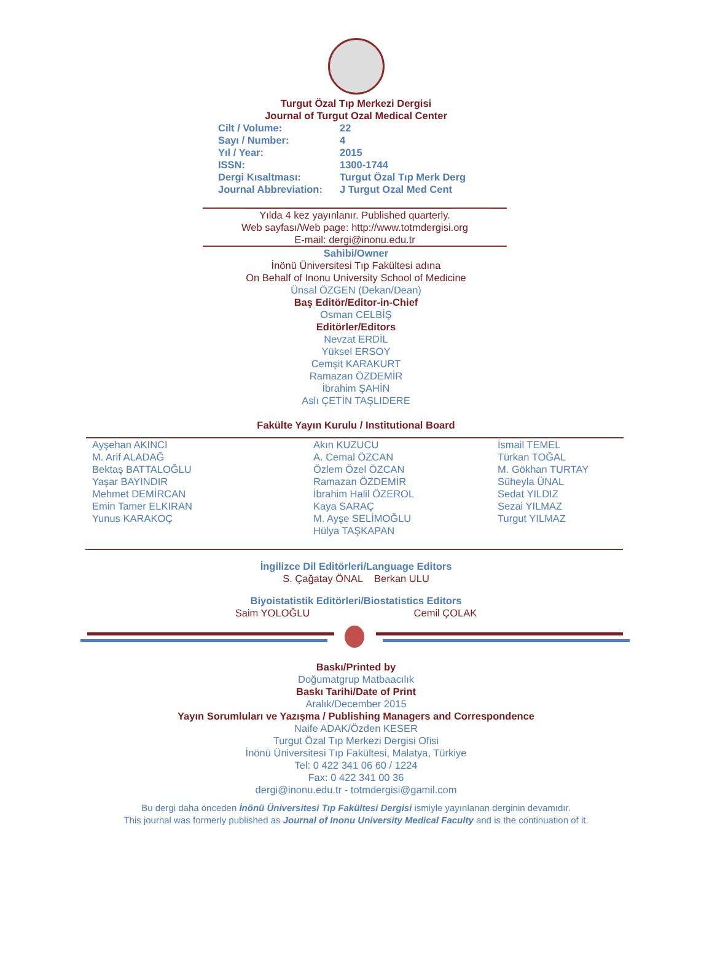Turgut Özal Tıp Merkezi Dergisi
Journal of Turgut Ozal Medical Center
Cilt / Volume: 22
Sayı / Number: 4
Yıl / Year: 2015
ISSN: 1300-1744
Dergi Kısaltması: Turgut Özal Tıp Merk Derg
Journal Abbreviation: J Turgut Ozal Med Cent
Yılda 4 kez yayınlanır. Published quarterly.
Web sayfası/Web page: http://www.totmdergisi.org
E-mail: dergi@inonu.edu.tr
Sahibi/Owner
İnönü Üniversitesi Tıp Fakültesi adına
On Behalf of Inonu University School of Medicine
Ünsal ÖZGEN (Dekan/Dean)
Baş Editör/Editor-in-Chief
Osman CELBİŞ
Editörler/Editors
Nevzat ERDİL
Yüksel ERSOY
Cemşit KARAKURT
Ramazan ÖZDEMİR
İbrahim ŞAHİN
Aslı ÇETİN TAŞLIDERE
Fakülte Yayın Kurulu / Institutional Board
Ayşehan AKINCI
M. Arif ALADAĞ
Bektaş BATTALOĞLU
Yaşar BAYINDIR
Mehmet DEMİRCAN
Emin Tamer ELKIRAN
Yunus KARAKOÇ
Akın KUZUCU
A. Cemal ÖZCAN
Özlem Özel ÖZCAN
Ramazan ÖZDEMİR
İbrahim Halil ÖZEROL
Kaya SARAÇ
M. Ayşe SELİMOĞLU
Hülya TAŞKAPAN
İsmail TEMEL
Türkan TOĞAL
M. Gökhan TURTAY
Süheyla ÜNAL
Sedat YILDIZ
Sezai YILMAZ
Turgut YILMAZ
İngilizce Dil Editörleri/Language Editors
S. Çağatay ÖNAL Berkan ULU
Biyoistatistik Editörleri/Biostatistics Editors
Saim YOLOĞLU Cemil ÇOLAK
Baskı/Printed by
Doğumatgrup Matbaacılık
Baskı Tarihi/Date of Print
Aralık/December 2015
Yayın Sorumluları ve Yazışma / Publishing Managers and Correspondence
Naife ADAK/Özden KESER
Turgut Özal Tıp Merkezi Dergisi Ofisi
İnönü Üniversitesi Tıp Fakültesi, Malatya, Türkiye
Tel: 0 422 341 06 60 / 1224
Fax: 0 422 341 00 36
dergi@inonu.edu.tr - totmdergisi@gamil.com
Bu dergi daha önceden İnönü Üniversitesi Tıp Fakültesi Dergisi ismiyle yayınlanan derginin devamıdır.
This journal was formerly published as Journal of Inonu University Medical Faculty and is the continuation of it.